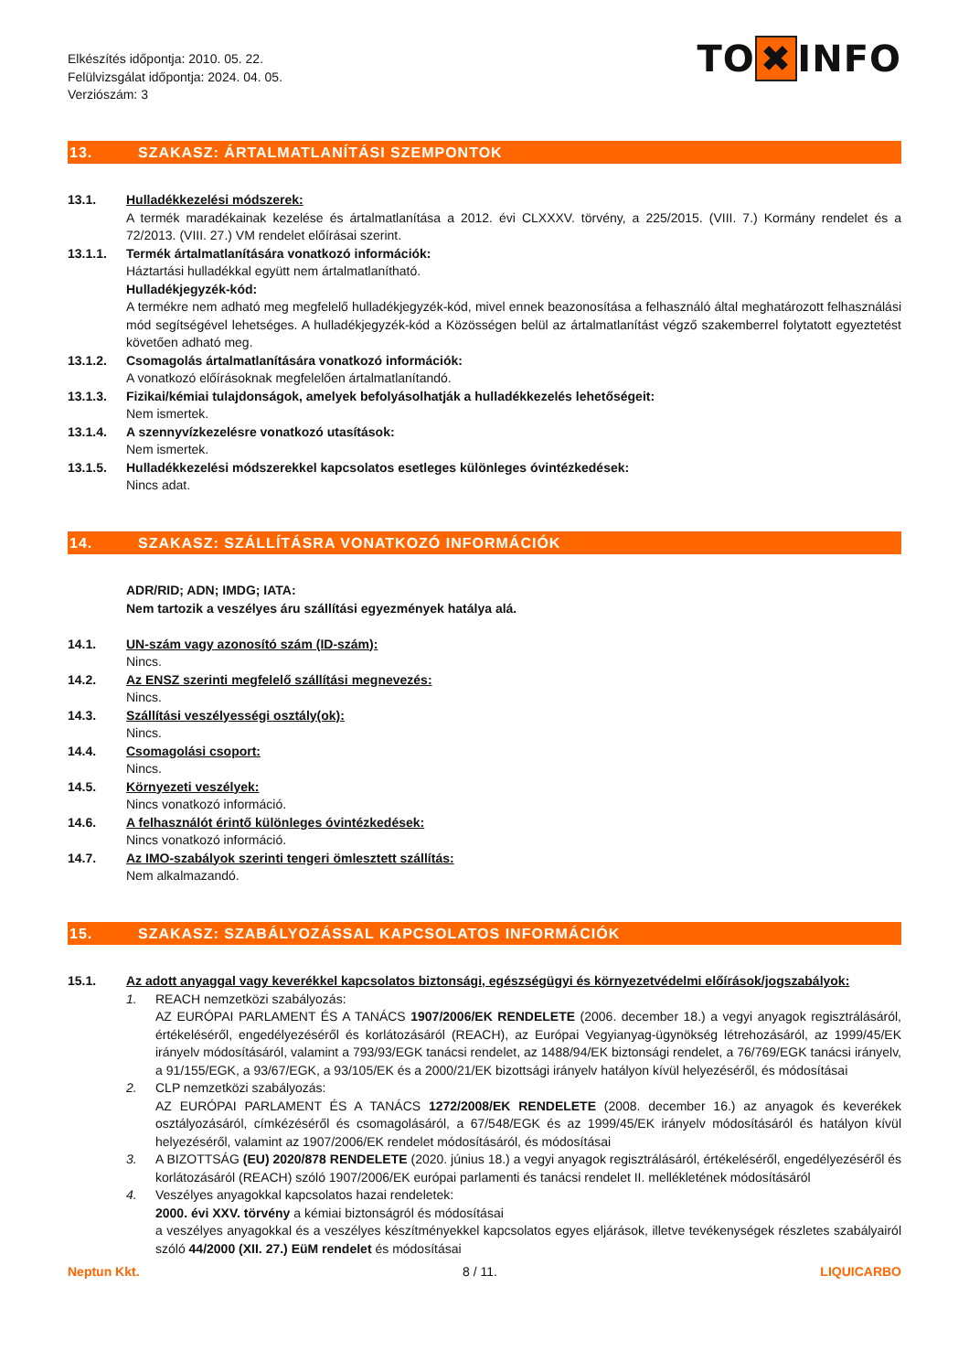Elkészítés időpontja: 2010. 05. 22.
Felülvizsgálat időpontja: 2024. 04. 05.
Verziószám: 3
TO ✖ INFO
13. SZAKASZ: ÁRTALMATLANÍTÁSI SZEMPONTOK
13.1. Hulladékkezelési módszerek:
A termék maradékainak kezelése és ártalmatlanítása a 2012. évi CLXXXV. törvény, a 225/2015. (VIII. 7.) Kormány rendelet és a 72/2013. (VIII. 27.) VM rendelet előírásai szerint.
13.1.1. Termék ártalmatlanítására vonatkozó információk:
Háztartási hulladékkal együtt nem ártalmatlanítható.
Hulladékjegyzék-kód:
A termékre nem adható meg megfelelő hulladékjegyzék-kód, mivel ennek beazonosítása a felhasználó által meghatározott felhasználási mód segítségével lehetséges. A hulladékjegyzék-kód a Közösségen belül az ártalmatlanítást végző szakemberrel folytatott egyeztetést követően adható meg.
13.1.2. Csomagolás ártalmatlanítására vonatkozó információk:
A vonatkozó előírásoknak megfelelően ártalmatlanítandó.
13.1.3. Fizikai/kémiai tulajdonságok, amelyek befolyásolhatják a hulladékkezelés lehetőségeit:
Nem ismertek.
13.1.4. A szennyvízkezelésre vonatkozó utasítások:
Nem ismertek.
13.1.5. Hulladékkezelési módszerekkel kapcsolatos esetleges különleges óvintézkedések:
Nincs adat.
14. SZAKASZ: SZÁLLÍTÁSRA VONATKOZÓ INFORMÁCIÓK
ADR/RID; ADN; IMDG; IATA:
Nem tartozik a veszélyes áru szállítási egyezmények hatálya alá.
14.1. UN-szám vagy azonosító szám (ID-szám):
Nincs.
14.2. Az ENSZ szerinti megfelelő szállítási megnevezés:
Nincs.
14.3. Szállítási veszélyességi osztály(ok):
Nincs.
14.4. Csomagolási csoport:
Nincs.
14.5. Környezeti veszélyek:
Nincs vonatkozó információ.
14.6. A felhasználót érintő különleges óvintézkedések:
Nincs vonatkozó információ.
14.7. Az IMO-szabályok szerinti tengeri ömlesztett szállítás:
Nem alkalmazandó.
15. SZAKASZ: SZABÁLYOZÁSSAL KAPCSOLATOS INFORMÁCIÓK
15.1. Az adott anyaggal vagy keverékkel kapcsolatos biztonsági, egészségügyi és környezetvédelmi előírások/jogszabályok:
1. REACH nemzetközi szabályozás:
AZ EURÓPAI PARLAMENT ÉS A TANÁCS 1907/2006/EK RENDELETE (2006. december 18.) a vegyi anyagok regisztrálásáról, értékeléséről, engedélyezéséről és korlátozásáról (REACH), az Európai Vegyianyag-ügynökség létrehozásáról, az 1999/45/EK irányelv módosításáról, valamint a 793/93/EGK tanácsi rendelet, az 1488/94/EK biztonsági rendelet, a 76/769/EGK tanácsi irányelv, a 91/155/EGK, a 93/67/EGK, a 93/105/EK és a 2000/21/EK bizottsági irányelv hatályon kívül helyezéséről, és módosításai
2. CLP nemzetközi szabályozás:
AZ EURÓPAI PARLAMENT ÉS A TANÁCS 1272/2008/EK RENDELETE (2008. december 16.) az anyagok és keverékek osztályozásáról, címkézéséről és csomagolásáról, a 67/548/EGK és az 1999/45/EK irányelv módosításáról és hatályon kívül helyezéséről, valamint az 1907/2006/EK rendelet módosításáról, és módosításai
3. A BIZOTTSÁG (EU) 2020/878 RENDELETE (2020. június 18.) a vegyi anyagok regisztrálásáról, értékeléséről, engedélyezéséről és korlátozásáról (REACH) szóló 1907/2006/EK európai parlamenti és tanácsi rendelet II. mellékletének módosításáról
4. Veszélyes anyagokkal kapcsolatos hazai rendeletek:
2000. évi XXV. törvény a kémiai biztonságról és módosításai
a veszélyes anyagokkal és a veszélyes készítményekkel kapcsolatos egyes eljárások, illetve tevékenységek részletes szabályairól szóló 44/2000 (XII. 27.) EüM rendelet és módosításai
Neptun Kkt. 8 / 11. LIQUICARBO